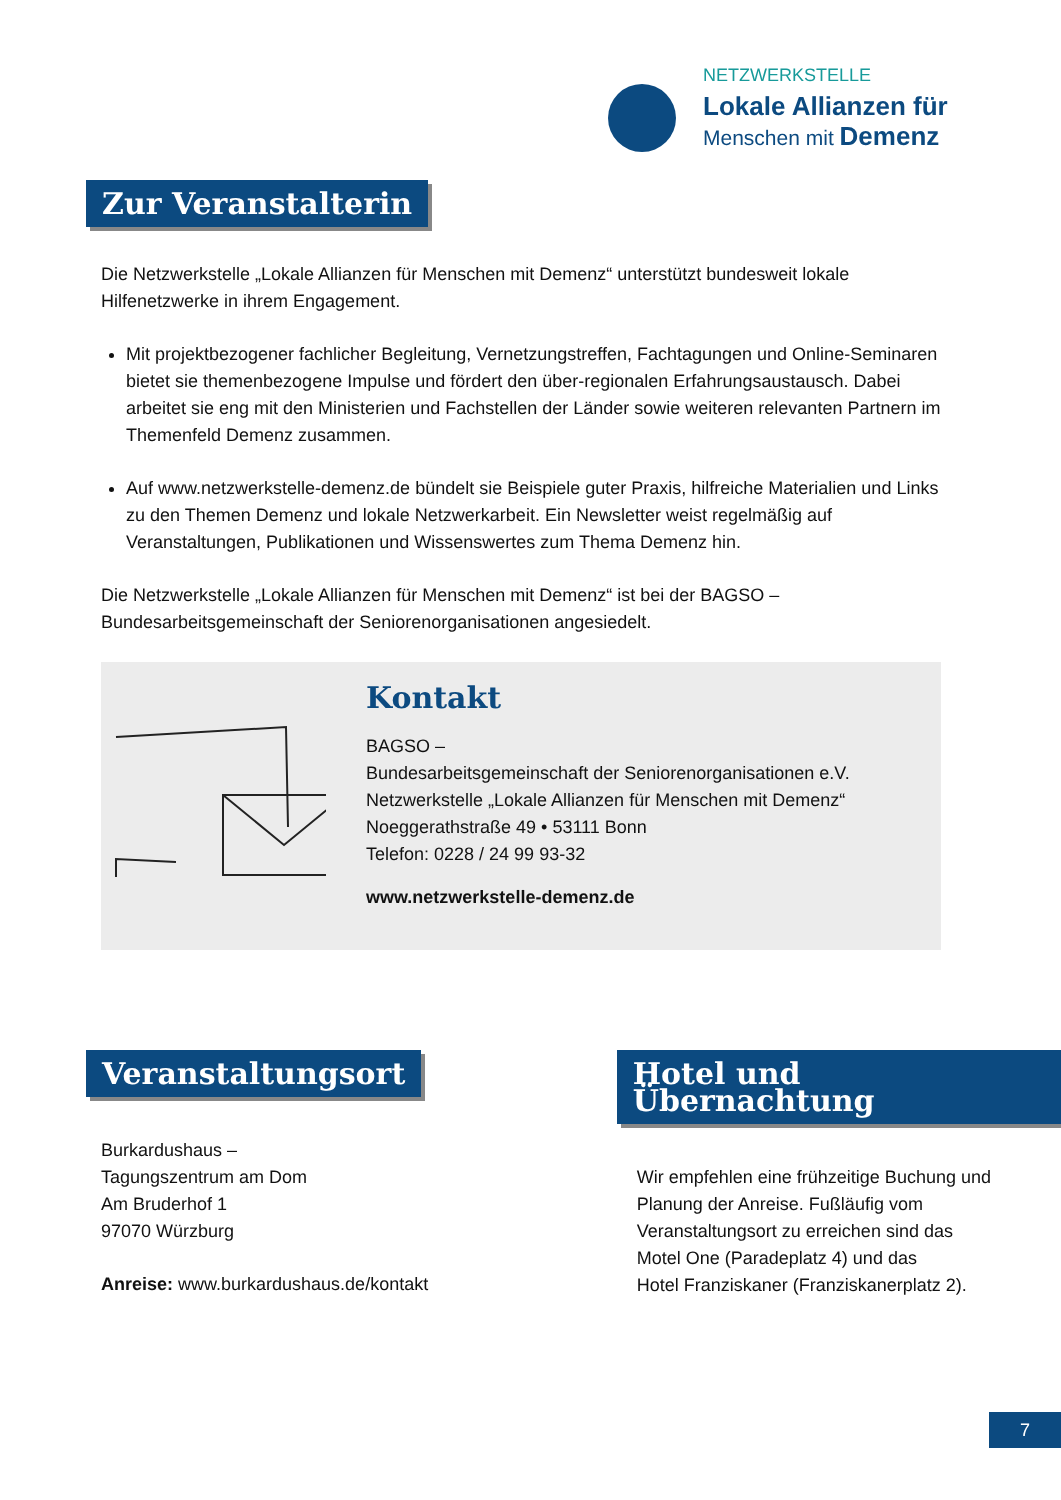NETZWERKSTELLE
Lokale Allianzen für
Menschen mit Demenz
Zur Veranstalterin
Die Netzwerkstelle „Lokale Allianzen für Menschen mit Demenz“ unterstützt bundesweit lokale Hilfenetzwerke in ihrem Engagement.
Mit projektbezogener fachlicher Begleitung, Vernetzungstreffen, Fachtagungen und Online-Seminaren bietet sie themenbezogene Impulse und fördert den über-regionalen Erfahrungsaustausch. Dabei arbeitet sie eng mit den Ministerien und Fachstellen der Länder sowie weiteren relevanten Partnern im Themenfeld Demenz zusammen.
Auf www.netzwerkstelle-demenz.de bündelt sie Beispiele guter Praxis, hilfreiche Materialien und Links zu den Themen Demenz und lokale Netzwerkarbeit. Ein Newsletter weist regelmäßig auf Veranstaltungen, Publikationen und Wissenswertes zum Thema Demenz hin.
Die Netzwerkstelle „Lokale Allianzen für Menschen mit Demenz“ ist bei der BAGSO – Bundesarbeitsgemeinschaft der Seniorenorganisationen angesiedelt.
Kontakt
BAGSO –
Bundesarbeitsgemeinschaft der Seniorenorganisationen e.V.
Netzwerkstelle „Lokale Allianzen für Menschen mit Demenz“
Noeggerathstraße 49 • 53111 Bonn
Telefon: 0228 / 24 99 93-32
www.netzwerkstelle-demenz.de
Veranstaltungsort
Burkardushaus –
Tagungszentrum am Dom
Am Bruderhof 1
97070 Würzburg
Anreise: www.burkardushaus.de/kontakt
Hotel und Übernachtung
Wir empfehlen eine frühzeitige Buchung und
Planung der Anreise. Fußläufig vom
Veranstaltungsort zu erreichen sind das
Motel One (Paradeplatz 4) und das
Hotel Franziskaner (Franziskanerplatz 2).
7